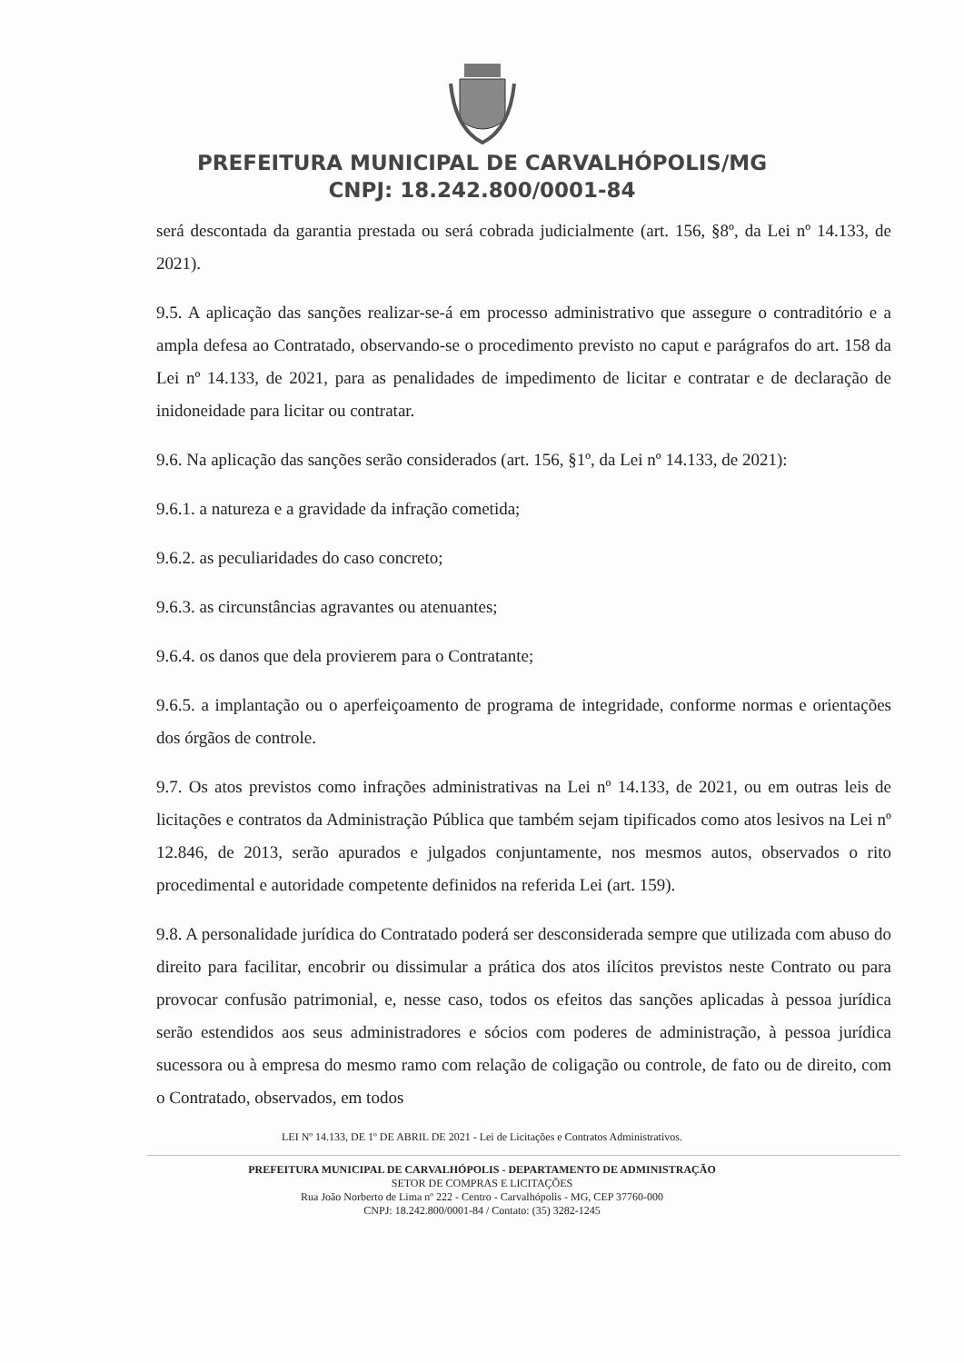PREFEITURA MUNICIPAL DE CARVALHÓPOLIS/MG
CNPJ: 18.242.800/0001-84
será descontada da garantia prestada ou será cobrada judicialmente (art. 156, §8º, da Lei nº 14.133, de 2021).
9.5. A aplicação das sanções realizar-se-á em processo administrativo que assegure o contraditório e a ampla defesa ao Contratado, observando-se o procedimento previsto no caput e parágrafos do art. 158 da Lei nº 14.133, de 2021, para as penalidades de impedimento de licitar e contratar e de declaração de inidoneidade para licitar ou contratar.
9.6. Na aplicação das sanções serão considerados (art. 156, §1º, da Lei nº 14.133, de 2021):
9.6.1. a natureza e a gravidade da infração cometida;
9.6.2. as peculiaridades do caso concreto;
9.6.3. as circunstâncias agravantes ou atenuantes;
9.6.4. os danos que dela provierem para o Contratante;
9.6.5. a implantação ou o aperfeiçoamento de programa de integridade, conforme normas e orientações dos órgãos de controle.
9.7. Os atos previstos como infrações administrativas na Lei nº 14.133, de 2021, ou em outras leis de licitações e contratos da Administração Pública que também sejam tipificados como atos lesivos na Lei nº 12.846, de 2013, serão apurados e julgados conjuntamente, nos mesmos autos, observados o rito procedimental e autoridade competente definidos na referida Lei (art. 159).
9.8. A personalidade jurídica do Contratado poderá ser desconsiderada sempre que utilizada com abuso do direito para facilitar, encobrir ou dissimular a prática dos atos ilícitos previstos neste Contrato ou para provocar confusão patrimonial, e, nesse caso, todos os efeitos das sanções aplicadas à pessoa jurídica serão estendidos aos seus administradores e sócios com poderes de administração, à pessoa jurídica sucessora ou à empresa do mesmo ramo com relação de coligação ou controle, de fato ou de direito, com o Contratado, observados, em todos
LEI Nº 14.133, DE 1º DE ABRIL DE 2021 - Lei de Licitações e Contratos Administrativos.
PREFEITURA MUNICIPAL DE CARVALHÓPOLIS - DEPARTAMENTO DE ADMINISTRAÇÃO
SETOR DE COMPRAS E LICITAÇÕES
Rua João Norberto de Lima nº 222 - Centro - Carvalhópolis - MG, CEP 37760-000
CNPJ: 18.242.800/0001-84 / Contato: (35) 3282-1245